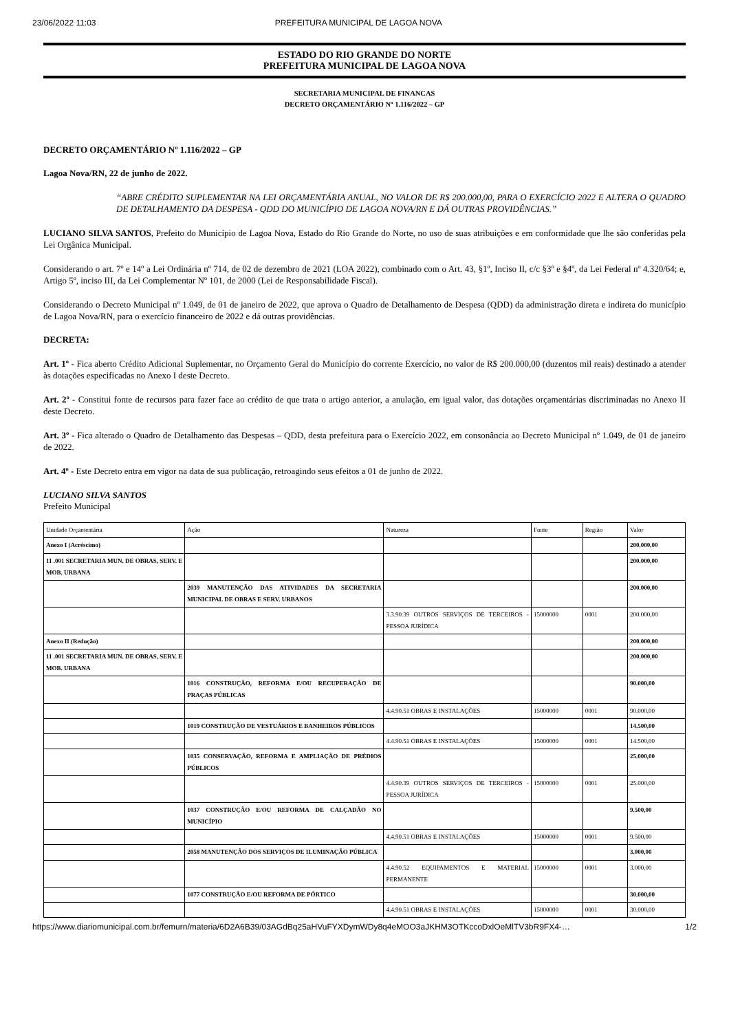23/06/2022 11:03 PREFEITURA MUNICIPAL DE LAGOA NOVA
ESTADO DO RIO GRANDE DO NORTE
PREFEITURA MUNICIPAL DE LAGOA NOVA
SECRETARIA MUNICIPAL DE FINANCAS
DECRETO ORÇAMENTÁRIO Nº 1.116/2022 – GP
DECRETO ORÇAMENTÁRIO Nº 1.116/2022 – GP
Lagoa Nova/RN, 22 de junho de 2022.
“ABRE CRÉDITO SUPLEMENTAR NA LEI ORÇAMENTÁRIA ANUAL, NO VALOR DE R$ 200.000,00, PARA O EXERCÍCIO 2022 E ALTERA O QUADRO DE DETALHAMENTO DA DESPESA - QDD DO MUNICÍPIO DE LAGOA NOVA/RN E DÁ OUTRAS PROVIDÊNCIAS.”
LUCIANO SILVA SANTOS, Prefeito do Município de Lagoa Nova, Estado do Rio Grande do Norte, no uso de suas atribuições e em conformidade que lhe são conferidas pela Lei Orgânica Municipal.
Considerando o art. 7º e 14º a Lei Ordinária nº 714, de 02 de dezembro de 2021 (LOA 2022), combinado com o Art. 43, §1º, Inciso II, c/c §3º e §4º, da Lei Federal nº 4.320/64; e, Artigo 5º, inciso III, da Lei Complementar Nº 101, de 2000 (Lei de Responsabilidade Fiscal).
Considerando o Decreto Municipal nº 1.049, de 01 de janeiro de 2022, que aprova o Quadro de Detalhamento de Despesa (QDD) da administração direta e indireta do município de Lagoa Nova/RN, para o exercício financeiro de 2022 e dá outras providências.
DECRETA:
Art. 1º - Fica aberto Crédito Adicional Suplementar, no Orçamento Geral do Município do corrente Exercício, no valor de R$ 200.000,00 (duzentos mil reais) destinado a atender às dotações especificadas no Anexo I deste Decreto.
Art. 2º - Constitui fonte de recursos para fazer face ao crédito de que trata o artigo anterior, a anulação, em igual valor, das dotações orçamentárias discriminadas no Anexo II deste Decreto.
Art. 3º - Fica alterado o Quadro de Detalhamento das Despesas – QDD, desta prefeitura para o Exercício 2022, em consonância ao Decreto Municipal nº 1.049, de 01 de janeiro de 2022.
Art. 4º - Este Decreto entra em vigor na data de sua publicação, retroagindo seus efeitos a 01 de junho de 2022.
LUCIANO SILVA SANTOS
Prefeito Municipal
| Unidade Orçamentária | Ação | Natureza | Fonte | Região | Valor |
| Anexo I (Acréscimo) | | | | | 200.000,00 |
| 11 .001 SECRETARIA MUN. DE OBRAS, SERV. E MOB. URBANA | | | | | 200.000,00 |
| | 2039 MANUTENÇÃO DAS ATIVIDADES DA SECRETARIA MUNICIPAL DE OBRAS E SERV. URBANOS | | | | 200.000,00 |
| | | 3.3.90.39 OUTROS SERVIÇOS DE TERCEIROS - PESSOA JURÍDICA | 15000000 | 0001 | 200.000,00 |
| Anexo II (Redução) | | | | | 200.000,00 |
| 11 .001 SECRETARIA MUN. DE OBRAS, SERV. E MOB. URBANA | | | | | 200.000,00 |
| | 1016 CONSTRUÇÃO, REFORMA E/OU RECUPERAÇÃO DE PRAÇAS PÚBLICAS | | | | 90.000,00 |
| | | 4.4.90.51 OBRAS E INSTALAÇÕES | 15000000 | 0001 | 90.000,00 |
| | 1019 CONSTRUÇÃO DE VESTUÁRIOS E BANHEIROS PÚBLICOS | | | | 14.500,00 |
| | | 4.4.90.51 OBRAS E INSTALAÇÕES | 15000000 | 0001 | 14.500,00 |
| | 1035 CONSERVAÇÃO, REFORMA E AMPLIAÇÃO DE PRÉDIOS PÚBLICOS | | | | 25.000,00 |
| | | 4.4.90.39 OUTROS SERVIÇOS DE TERCEIROS - PESSOA JURÍDICA | 15000000 | 0001 | 25.000,00 |
| | 1037 CONSTRUÇÃO E/OU REFORMA DE CALÇADÃO NO MUNICÍPIO | | | | 9.500,00 |
| | | 4.4.90.51 OBRAS E INSTALAÇÕES | 15000000 | 0001 | 9.500,00 |
| | 2058 MANUTENÇÃO DOS SERVIÇOS DE ILUMINAÇÃO PÚBLICA | | | | 3.000,00 |
| | | 4.4.90.52 EQUIPAMENTOS E MATERIAL PERMANENTE | 15000000 | 0001 | 3.000,00 |
| | 1077 CONSTRUÇÃO E/OU REFORMA DE PÓRTICO | | | | 30.000,00 |
| | | 4.4.90.51 OBRAS E INSTALAÇÕES | 15000000 | 0001 | 30.000,00 |
https://www.diariomunicipal.com.br/femurn/materia/6D2A6B39/03AGdBq25aHVuFYXDymWDy8q4eMOO3aJKHM3OTKccoDxlOeMlTV3bR9FX4-… 1/2